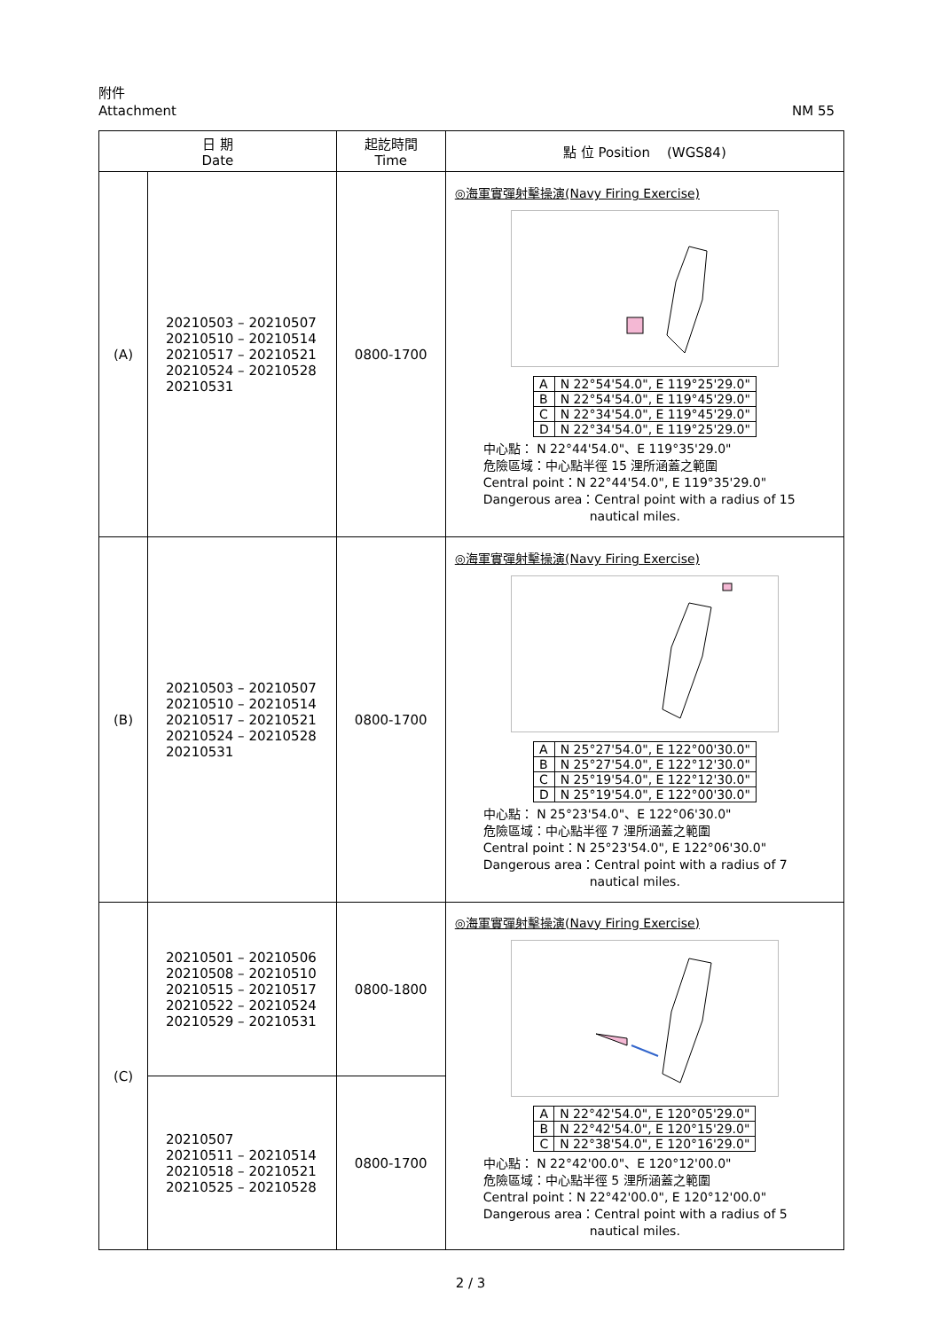附件
Attachment NM 55
| 日 期 Date | | 起訖時間 Time | 點 位 Position (WGS84) |
| --- | --- | --- | --- |
| (A) | 20210503 – 20210507 20210510 – 20210514 20210517 – 20210521 20210524 – 20210528 20210531 | 0800-1700 | ◎海軍實彈射擊操演(Navy Firing Exercise) / A / N 22°54'54.0", E 119°25'29.0" / / B / N 22°54'54.0", E 119°45'29.0" / / C / N 22°34'54.0", E 119°45'29.0" / / D / N 22°34'54.0", E 119°25'29.0" / 中心點： N 22°44'54.0"、E 119°35'29.0" 危險區域：中心點半徑 15 浬所涵蓋之範圍 Central point：N 22°44'54.0", E 119°35'29.0" Dangerous area：Central point with a radius of 15 nautical miles. |
| (B) | 20210503 – 20210507 20210510 – 20210514 20210517 – 20210521 20210524 – 20210528 20210531 | 0800-1700 | ◎海軍實彈射擊操演(Navy Firing Exercise) / A / N 25°27'54.0", E 122°00'30.0" / / B / N 25°27'54.0", E 122°12'30.0" / / C / N 25°19'54.0", E 122°12'30.0" / / D / N 25°19'54.0", E 122°00'30.0" / 中心點： N 25°23'54.0"、E 122°06'30.0" 危險區域：中心點半徑 7 浬所涵蓋之範圍 Central point：N 25°23'54.0", E 122°06'30.0" Dangerous area：Central point with a radius of 7 nautical miles. |
| (C) | 20210501 – 20210506 20210508 – 20210510 20210515 – 20210517 20210522 – 20210524 20210529 – 20210531 | 0800-1800 | ◎海軍實彈射擊操演(Navy Firing Exercise) / A / N 22°42'54.0", E 120°05'29.0" / / B / N 22°42'54.0", E 120°15'29.0" / / C / N 22°38'54.0", E 120°16'29.0" / 中心點： N 22°42'00.0"、E 120°12'00.0" 危險區域：中心點半徑 5 浬所涵蓋之範圍 Central point：N 22°42'00.0", E 120°12'00.0" Dangerous area：Central point with a radius of 5 nautical miles. |
| | 20210507 20210511 – 20210514 20210518 – 20210521 20210525 – 20210528 | 0800-1700 | |
2 / 3